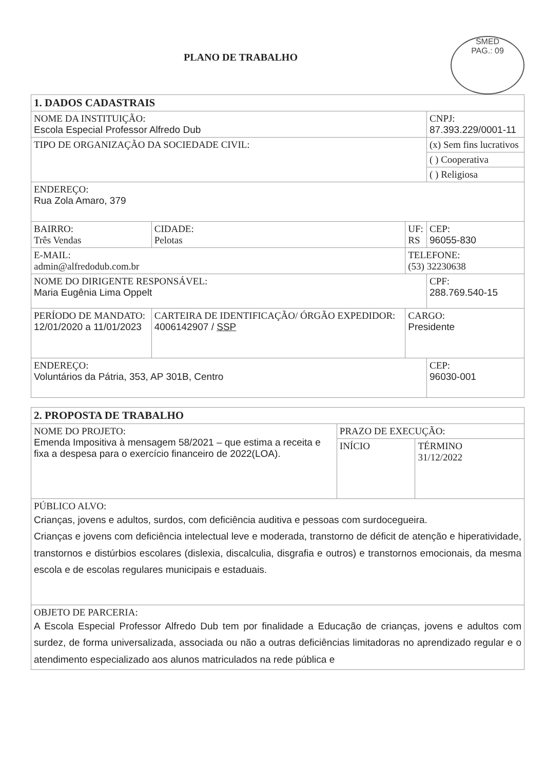SMED
PAG.: 09
PLANO DE TRABALHO
| 1. DADOS CADASTRAIS | | | |
| --- | --- | --- | --- |
| NOME DA INSTITUIÇÃO: Escola Especial Professor Alfredo Dub | | | CNPJ: 87.393.229/0001-11 |
| TIPO DE ORGANIZAÇÃO DA SOCIEDADE CIVIL: | | | (x) Sem fins lucrativos |
| | | | ( ) Cooperativa |
| | | | ( ) Religiosa |
| ENDEREÇO: Rua Zola Amaro, 379 | | | |
| BAIRRO: Três Vendas | CIDADE: Pelotas | UF: RS | CEP: 96055-830 |
| E-MAIL: admin@alfredodub.com.br | | TELEFONE: (53) 32230638 | |
| NOME DO DIRIGENTE RESPONSÁVEL: Maria Eugênia Lima Oppelt | | | CPF: 288.769.540-15 |
| PERÍODO DE MANDATO: 12/01/2020 a 11/01/2023 | CARTEIRA DE IDENTIFICAÇÃO/ ÓRGÃO EXPEDIDOR: 4006142907 / SSP | CARGO: Presidente | |
| ENDEREÇO: Voluntários da Pátria, 353, AP 301B, Centro | | | CEP: 96030-001 |
| 2. PROPOSTA DE TRABALHO | | |
| --- | --- | --- |
| NOME DO PROJETO: Emenda Impositiva à mensagem 58/2021 – que estima a receita e fixa a despesa para o exercício financeiro de 2022(LOA). | PRAZO DE EXECUÇÃO: | |
| | INÍCIO | TÉRMINO 31/12/2022 |
| PÚBLICO ALVO: Crianças, jovens e adultos, surdos, com deficiência auditiva e pessoas com surdocegueira. Crianças e jovens com deficiência intelectual leve e moderada, transtorno de déficit de atenção e hiperatividade, transtornos e distúrbios escolares (dislexia, discalculia, disgrafia e outros) e transtornos emocionais, da mesma escola e de escolas regulares municipais e estaduais. | | |
| OBJETO DE PARCERIA: A Escola Especial Professor Alfredo Dub tem por finalidade a Educação de crianças, jovens e adultos com surdez, de forma universalizada, associada ou não a outras deficiências limitadoras no aprendizado regular e o atendimento especializado aos alunos matriculados na rede pública e | | |